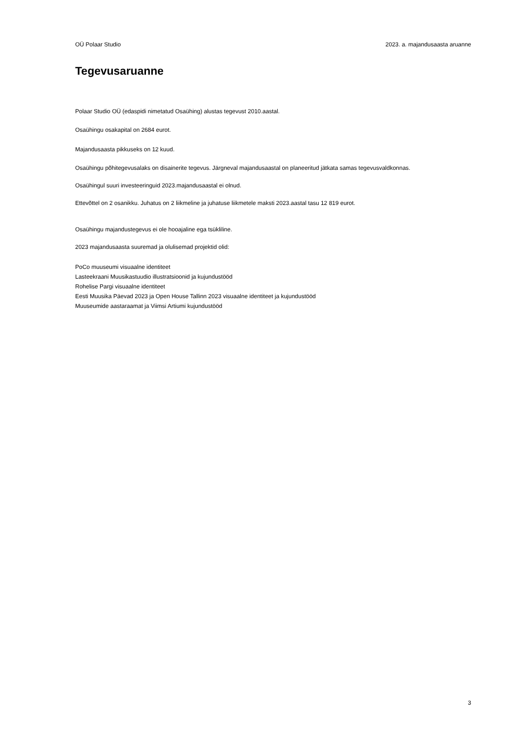OÜ Polaar Studio 2023. a. majandusaasta aruanne
Tegevusaruanne
Polaar Studio OÜ (edaspidi nimetatud Osaühing) alustas tegevust 2010.aastal.
Osaühingu osakapital on 2684 eurot.
Majandusaasta pikkuseks on 12 kuud.
Osaühingu põhitegevusalaks on disainerite tegevus. Järgneval majandusaastal on planeeritud jätkata samas tegevusvaldkonnas.
Osaühingul suuri investeeringuid 2023.majandusaastal ei olnud.
Ettevõttel on 2 osanikku. Juhatus on 2 liikmeline ja juhatuse liikmetele maksti 2023.aastal tasu 12 819 eurot.
Osaühingu majandustegevus ei ole hooajaline ega tsükliline.
2023 majandusaasta suuremad ja olulisemad projektid olid:
PoCo muuseumi visuaalne identiteet
Lasteekraani Muusikastuudio illustratsioonid ja kujundustööd
Rohelise Pargi visuaalne identiteet
Eesti Muusika Päevad 2023 ja Open House Tallinn 2023 visuaalne identiteet ja kujundustööd
Muuseumide aastaraamat ja Viimsi Artiumi kujundustööd
3